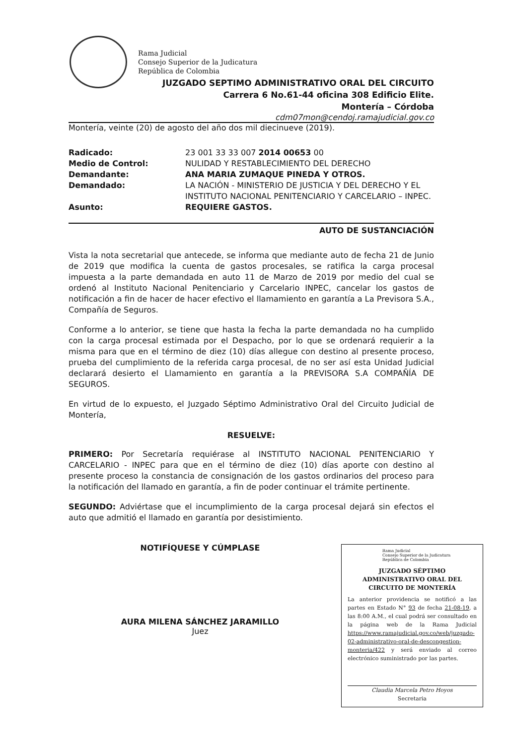Rama Judicial
Consejo Superior de la Judicatura
República de Colombia
JUZGADO SEPTIMO ADMINISTRATIVO ORAL DEL CIRCUITO
Carrera 6 No.61-44 oficina 308 Edificio Elite.
Montería – Córdoba
cdm07mon@cendoj.ramajudicial.gov.co
Montería, veinte (20) de agosto del año dos mil diecinueve (2019).
Radicado: 23 001 33 33 007 2014 00653 00
Medio de Control: NULIDAD Y RESTABLECIMIENTO DEL DERECHO
Demandante: ANA MARIA ZUMAQUE PINEDA Y OTROS.
Demandado: LA NACIÓN - MINISTERIO DE JUSTICIA Y DEL DERECHO Y EL INSTITUTO NACIONAL PENITENCIARIO Y CARCELARIO – INPEC.
Asunto: REQUIERE GASTOS.
AUTO DE SUSTANCIACIÓN
Vista la nota secretarial que antecede, se informa que mediante auto de fecha 21 de Junio de 2019 que modifica la cuenta de gastos procesales, se ratifica la carga procesal impuesta a la parte demandada en auto 11 de Marzo de 2019 por medio del cual se ordenó al Instituto Nacional Penitenciario y Carcelario INPEC, cancelar los gastos de notificación a fin de hacer de hacer efectivo el llamamiento en garantía a La Previsora S.A., Compañía de Seguros.
Conforme a lo anterior, se tiene que hasta la fecha la parte demandada no ha cumplido con la carga procesal estimada por el Despacho, por lo que se ordenará requierir a la misma para que en el término de diez (10) días allegue con destino al presente proceso, prueba del cumplimiento de la referida carga procesal, de no ser así esta Unidad Judicial declarará desierto el Llamamiento en garantía a la PREVISORA S.A COMPAÑÍA DE SEGUROS.
En virtud de lo expuesto, el Juzgado Séptimo Administrativo Oral del Circuito Judicial de Montería,
RESUELVE:
PRIMERO: Por Secretaría requiérase al INSTITUTO NACIONAL PENITENCIARIO Y CARCELARIO - INPEC para que en el término de diez (10) días aporte con destino al presente proceso la constancia de consignación de los gastos ordinarios del proceso para la notificación del llamado en garantía, a fin de poder continuar el trámite pertinente.
SEGUNDO: Adviértase que el incumplimiento de la carga procesal dejará sin efectos el auto que admitió el llamado en garantía por desistimiento.
NOTIFÍQUESE Y CÚMPLASE
AURA MILENA SÁNCHEZ JARAMILLO
Juez
Rama Judicial
Consejo Superior de la Judicatura
República de Colombia
JUZGADO SÉPTIMO
ADMINISTRATIVO ORAL DEL
CIRCUITO DE MONTERÍA
La anterior providencia se notificó a las partes en Estado N° 93 de fecha 21-08-19, a las 8:00 A.M., el cual podrá ser consultado en la página web de la Rama Judicial https://www.ramajudicial.gov.co/web/juzgado-02-administrativo-oral-de-descongestion-monteria/422 y será enviado al correo electrónico suministrado por las partes.
Claudia Marcela Petro Hoyos
Secretaria